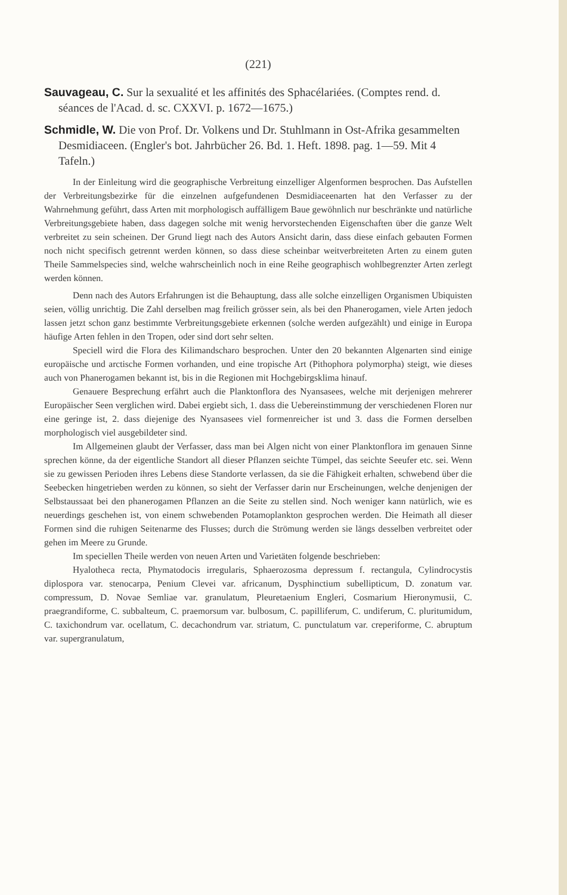(221)
Sauvageau, C. Sur la sexualité et les affinités des Sphacélariées. (Comptes rend. d. séances de l'Acad. d. sc. CXXVI. p. 1672—1675.)
Schmidle, W. Die von Prof. Dr. Volkens und Dr. Stuhlmann in Ost-Afrika gesammelten Desmidiaceen. (Engler's bot. Jahrbücher 26. Bd. 1. Heft. 1898. pag. 1—59. Mit 4 Tafeln.)
In der Einleitung wird die geographische Verbreitung einzelliger Algenformen besprochen. Das Aufstellen der Verbreitungsbezirke für die einzelnen aufgefundenen Desmidiaceenarten hat den Verfasser zu der Wahrnehmung geführt, dass Arten mit morphologisch auffälligem Baue gewöhnlich nur beschränkte und natürliche Verbreitungsgebiete haben, dass dagegen solche mit wenig hervorstechenden Eigenschaften über die ganze Welt verbreitet zu sein scheinen. Der Grund liegt nach des Autors Ansicht darin, dass diese einfach gebauten Formen noch nicht specifisch getrennt werden können, so dass diese scheinbar weitverbreiteten Arten zu einem guten Theile Sammelspecies sind, welche wahrscheinlich noch in eine Reihe geographisch wohlbegrenzter Arten zerlegt werden können.
Denn nach des Autors Erfahrungen ist die Behauptung, dass alle solche einzelligen Organismen Ubiquisten seien, völlig unrichtig. Die Zahl derselben mag freilich grösser sein, als bei den Phanerogamen, viele Arten jedoch lassen jetzt schon ganz bestimmte Verbreitungsgebiete erkennen (solche werden aufgezählt) und einige in Europa häufige Arten fehlen in den Tropen, oder sind dort sehr selten.
Speciell wird die Flora des Kilimandscharo besprochen. Unter den 20 bekannten Algenarten sind einige europäische und arctische Formen vorhanden, und eine tropische Art (Pithophora polymorpha) steigt, wie dieses auch von Phanerogamen bekannt ist, bis in die Regionen mit Hochgebirgsklima hinauf.
Genauere Besprechung erfährt auch die Planktonflora des Nyansasees, welche mit derjenigen mehrerer Europäischer Seen verglichen wird. Dabei ergiebt sich, 1. dass die Uebereinstimmung der verschiedenen Floren nur eine geringe ist, 2. dass diejenige des Nyansasees viel formenreicher ist und 3. dass die Formen derselben morphologisch viel ausgebildeter sind.
Im Allgemeinen glaubt der Verfasser, dass man bei Algen nicht von einer Planktonflora im genauen Sinne sprechen könne, da der eigentliche Standort all dieser Pflanzen seichte Tümpel, das seichte Seeufer etc. sei. Wenn sie zu gewissen Perioden ihres Lebens diese Standorte verlassen, da sie die Fähigkeit erhalten, schwebend über die Seebecken hingetrieben werden zu können, so sieht der Verfasser darin nur Erscheinungen, welche denjenigen der Selbstaussaat bei den phanerogamen Pflanzen an die Seite zu stellen sind. Noch weniger kann natürlich, wie es neuerdings geschehen ist, von einem schwebenden Potamoplankton gesprochen werden. Die Heimath all dieser Formen sind die ruhigen Seitenarme des Flusses; durch die Strömung werden sie längs desselben verbreitet oder gehen im Meere zu Grunde.
Im speciellen Theile werden von neuen Arten und Varietäten folgende beschrieben:
Hyalotheca recta, Phymatodocis irregularis, Sphaerozosma depressum f. rectangula, Cylindrocystis diplospora var. stenocarpa, Penium Clevei var. africanum, Dysphinctium subellipticum, D. zonatum var. compressum, D. Novae Semliae var. granulatum, Pleuretaenium Engleri, Cosmarium Hieronymusii, C. praegrandiforme, C. subbalteum, C. praemorsum var. bulbosum, C. papilliferum, C. undiferum, C. pluritumidum, C. taxichondrum var. ocellatum, C. decachondrum var. striatum, C. punctulatum var. creperiforme, C. abruptum var. supergranulatum,